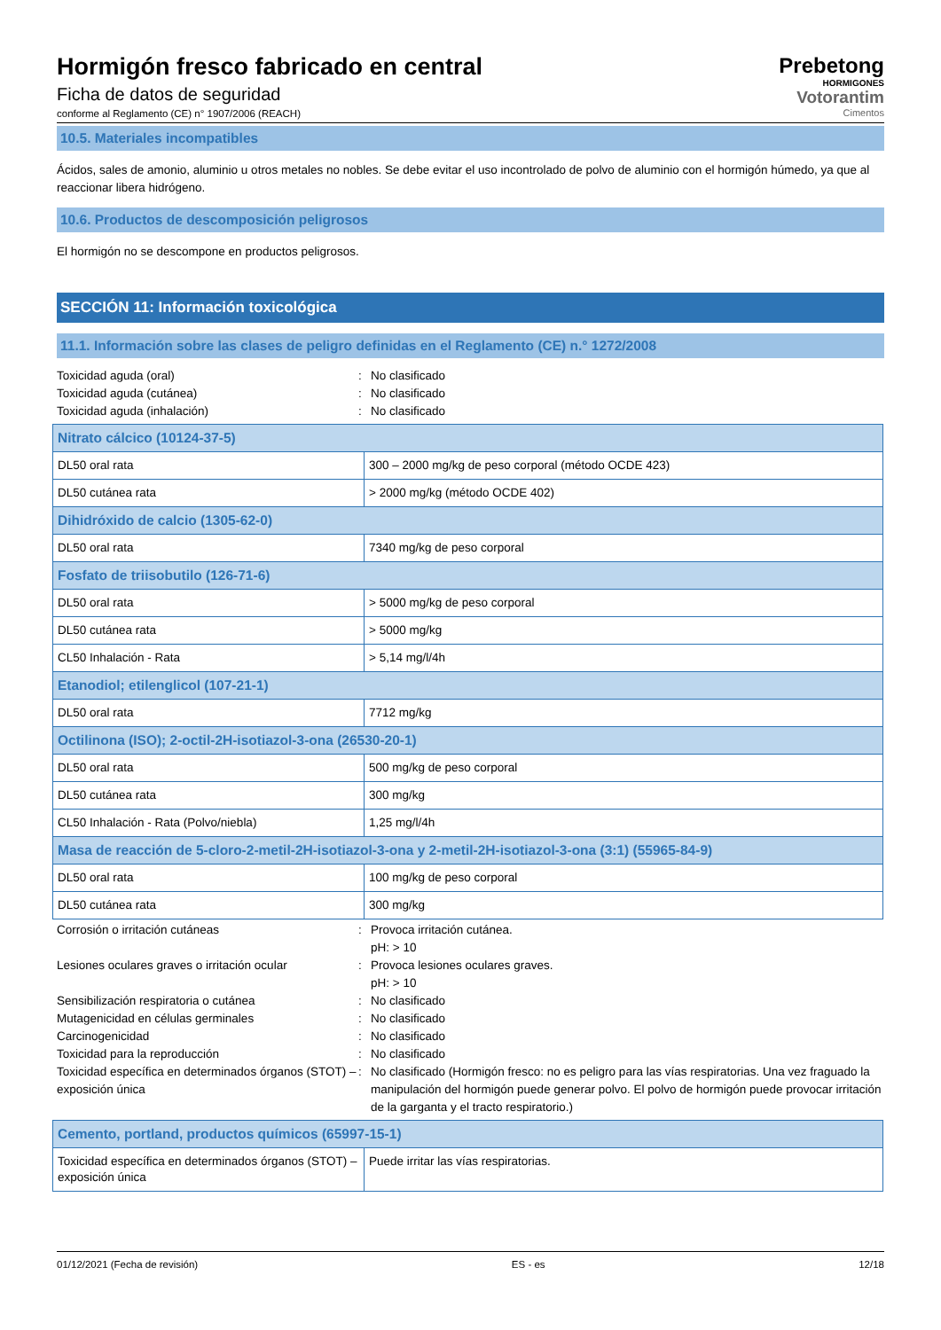Hormigón fresco fabricado en central
Ficha de datos de seguridad
conforme al Reglamento (CE) n° 1907/2006 (REACH)
Prebetong
HORMIGONES
Votorantim
Cimentos
10.5. Materiales incompatibles
Ácidos, sales de amonio, aluminio u otros metales no nobles. Se debe evitar el uso incontrolado de polvo de aluminio con el hormigón húmedo, ya que al reaccionar libera hidrógeno.
10.6. Productos de descomposición peligrosos
El hormigón no se descompone en productos peligrosos.
SECCIÓN 11: Información toxicológica
11.1. Información sobre las clases de peligro definidas en el Reglamento (CE) n.° 1272/2008
Toxicidad aguda (oral): No clasificado Toxicidad aguda (cutánea): No clasificado Toxicidad aguda (inhalación): No clasificado
| Nitrato cálcico (10124-37-5) | |
| DL50 oral rata | 300 – 2000 mg/kg de peso corporal (método OCDE 423) |
| DL50 cutánea rata | > 2000 mg/kg (método OCDE 402) |
| Dihidróxido de calcio (1305-62-0) | |
| DL50 oral rata | 7340 mg/kg de peso corporal |
| Fosfato de triisobutilo (126-71-6) | |
| DL50 oral rata | > 5000 mg/kg de peso corporal |
| DL50 cutánea rata | > 5000 mg/kg |
| CL50 Inhalación - Rata | > 5,14 mg/l/4h |
| Etanodiol; etilenglicol (107-21-1) | |
| DL50 oral rata | 7712 mg/kg |
| Octilinona (ISO); 2-octil-2H-isotiazol-3-ona (26530-20-1) | |
| DL50 oral rata | 500 mg/kg de peso corporal |
| DL50 cutánea rata | 300 mg/kg |
| CL50 Inhalación - Rata (Polvo/niebla) | 1,25 mg/l/4h |
| Masa de reacción de 5-cloro-2-metil-2H-isotiazol-3-ona y 2-metil-2H-isotiazol-3-ona (3:1) (55965-84-9) | |
| DL50 oral rata | 100 mg/kg de peso corporal |
| DL50 cutánea rata | 300 mg/kg |
Corrosión o irritación cutáneas: Provoca irritación cutánea.
pH: > 10 Lesiones oculares graves o irritación ocular: Provoca lesiones oculares graves.
pH: > 10 Sensibilización respiratoria o cutánea: No clasificado Mutagenicidad en células germinales: No clasificado Carcinogenicidad: No clasificado Toxicidad para la reproducción: No clasificado Toxicidad específica en determinados órganos (STOT) – exposición única: No clasificado (Hormigón fresco: no es peligro para las vías respiratorias. Una vez fraguado la manipulación del hormigón puede generar polvo. El polvo de hormigón puede provocar irritación de la garganta y el tracto respiratorio.)
| Cemento, portland, productos químicos (65997-15-1) | |
| Toxicidad específica en determinados órganos (STOT) – exposición única | Puede irritar las vías respiratorias. |
01/12/2021 (Fecha de revisión) ES - es 12/18